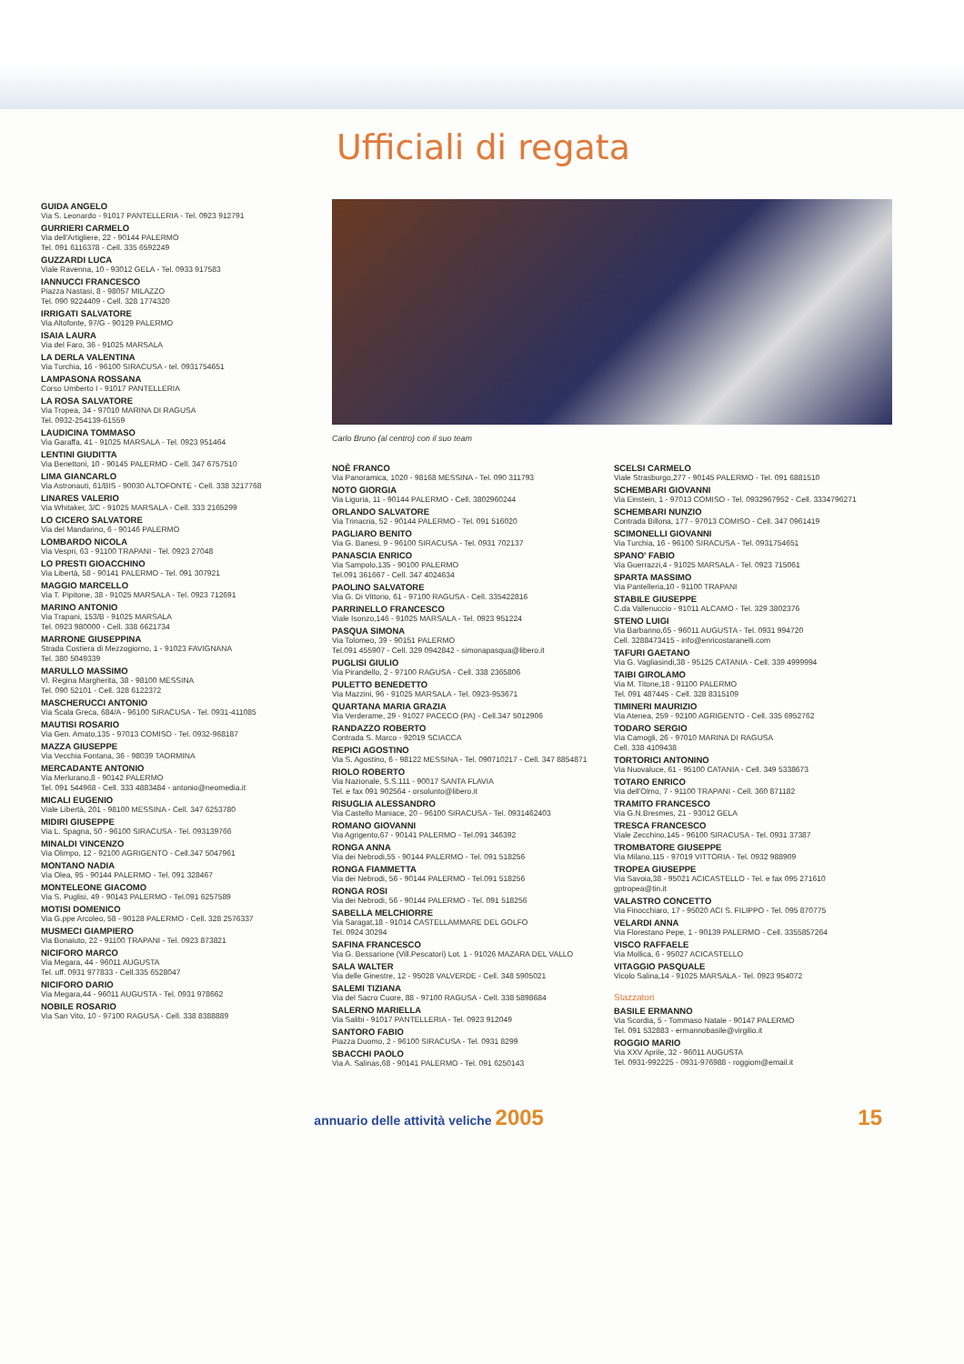Ufficiali di regata
GUIDA ANGELO
Via S. Leonardo - 91017 PANTELLERIA - Tel. 0923 912791
GURRIERI CARMELO
Via dell'Artigliere, 22 - 90144 PALERMO
Tel. 091 6116378 - Cell. 335 6592249
GUZZARDI LUCA
Viale Ravenna, 10 - 93012 GELA - Tel. 0933 917583
IANNUCCI FRANCESCO
Piazza Nastasi, 8 - 98057 MILAZZO
Tel. 090 9224409 - Cell. 328 1774320
IRRIGATI SALVATORE
Via Altofonte, 97/G - 90129 PALERMO
ISAIA LAURA
Via del Faro, 36 - 91025 MARSALA
LA DERLA VALENTINA
Via Turchia, 16 - 96100 SIRACUSA - tel. 0931754651
LAMPASONA ROSSANA
Corso Umberto I - 91017 PANTELLERIA
LA ROSA SALVATORE
Via Tropea, 34 - 97010 MARINA DI RAGUSA
Tel. 0932-254139-61559
LAUDICINA TOMMASO
Via Garaffa, 41 - 91025 MARSALA - Tel. 0923 951464
LENTINI GIUDITTA
Via Benettoni, 10 - 90145 PALERMO - Cell. 347 6757510
LIMA GIANCARLO
Via Astronauti, 61/BIS - 90030 ALTOFONTE - Cell. 338 3217768
LINARES VALERIO
Via Whitaker, 3/C - 91025 MARSALA - Cell. 333 2165299
LO CICERO SALVATORE
Via del Mandarino, 6 - 90146 PALERMO
LOMBARDO NICOLA
Via Vespri, 63 - 91100 TRAPANI - Tel. 0923 27048
LO PRESTI GIOACCHINO
Via Libertà, 58 - 90141 PALERMO - Tel. 091 307921
MAGGIO MARCELLO
Via T. Pipitone, 38 - 91025 MARSALA - Tel. 0923 712691
MARINO ANTONIO
Via Trapani, 153/B - 91025 MARSALA
Tel. 0923 980000 - Cell. 338 6621734
MARRONE GIUSEPPINA
Strada Costiera di Mezzogiorno, 1 - 91023 FAVIGNANA
Tel. 380 5049339
MARULLO MASSIMO
Vl. Regina Margherita, 38 - 98100 MESSINA
Tel. 090 52101 - Cell. 328 6122372
MASCHERUCCI ANTONIO
Via Scala Greca, 684/A - 96100 SIRACUSA - Tel. 0931-411085
MAUTISI ROSARIO
Via Gen. Amato,135 - 97013 COMISO - Tel. 0932-968187
MAZZA GIUSEPPE
Via Vecchia Fontana, 36 - 98039 TAORMINA
MERCADANTE ANTONIO
Via Merlurano,8 - 90142 PALERMO
Tel. 091 544968 - Cell. 333 4883484 - antonio@neomedia.it
MICALI EUGENIO
Viale Libertà, 201 - 98100 MESSINA - Cell. 347 6253780
MIDIRI GIUSEPPE
Via L. Spagna, 50 - 96100 SIRACUSA - Tel. 093139766
MINALDI VINCENZO
Via Olimpo, 12 - 92100 AGRIGENTO - Cell.347 5047961
MONTANO NADIA
Via Olea, 95 - 90144 PALERMO - Tel. 091 328467
MONTELEONE GIACOMO
Via S. Puglisi, 49 - 90143 PALERMO - Tel.091 6257589
MOTISI DOMENICO
Via G.ppe Arcoleo, 58 - 90128 PALERMO - Cell. 328 2576337
MUSMECI GIAMPIERO
Via Bonaiuto, 22 - 91100 TRAPANI - Tel. 0923 873821
NICIFORO MARCO
Via Megara, 44 - 96011 AUGUSTA
Tel. uff. 0931 977833 - Cell.335 6528047
NICIFORO DARIO
Via Megara,44 - 96011 AUGUSTA - Tel. 0931 978662
NOBILE ROSARIO
Via San Vito, 10 - 97100 RAGUSA - Cell. 338 8388889
Carlo Bruno (al centro) con il suo team
NOÈ FRANCO
Via Panoramica, 1020 - 98168 MESSINA - Tel. 090 311793
NOTO GIORGIA
Via Liguria, 11 - 90144 PALERMO - Cell. 3802960244
ORLANDO SALVATORE
Via Trinacria, 52 - 90144 PALERMO - Tel. 091 516020
PAGLIARO BENITO
Via G. Banesi, 9 - 96100 SIRACUSA - Tel. 0931 702137
PANASCIA ENRICO
Via Sampolo,135 - 90100 PALERMO
Tel.091 361667 - Cell. 347 4024634
PAOLINO SALVATORE
Via G. Di Vittorio, 61 - 97100 RAGUSA - Cell. 335422816
PARRINELLO FRANCESCO
Viale Isonzo,146 - 91025 MARSALA - Tel. 0923 951224
PASQUA SIMONA
Via Tolomeo, 39 - 90151 PALERMO
Tel.091 455907 - Cell. 329 0942842 - simonapasqua@libero.it
PUGLISI GIULIO
Via Pirandello, 2 - 97100 RAGUSA - Cell. 338 2365806
PULETTO BENEDETTO
Via Mazzini, 96 - 91025 MARSALA - Tel. 0923-953671
QUARTANA MARIA GRAZIA
Via Verderame, 29 - 91027 PACECO (PA) - Cell.347 5012906
RANDAZZO ROBERTO
Contrada S. Marco - 92019 SCIACCA
REPICI AGOSTINO
Via S. Agostino, 6 - 98122 MESSINA - Tel. 090710217 - Cell. 347 8854871
RIOLO ROBERTO
Via Nazionale, S.S.111 - 90017 SANTA FLAVIA
Tel. e fax 091 902564 - orsolunto@libero.it
RISUGLIA ALESSANDRO
Via Castello Maniace, 20 - 96100 SIRACUSA - Tel. 0931462403
ROMANO GIOVANNI
Via Agrigento,67 - 90141 PALERMO - Tel.091 346392
RONGA ANNA
Via dei Nebrodi,55 - 90144 PALERMO - Tel. 091 518256
RONGA FIAMMETTA
Via dei Nebrodi, 56 - 90144 PALERMO - Tel.091 518256
RONGA ROSI
Via dei Nebrodi, 56 - 90144 PALERMO - Tel. 091 518256
SABELLA MELCHIORRE
Via Saragat,18 - 91014 CASTELLAMMARE DEL GOLFO
Tel. 0924 30294
SAFINA FRANCESCO
Via G. Bessarione (Vill.Pescatori) Lot. 1 - 91026 MAZARA DEL VALLO
SALA WALTER
Via delle Ginestre, 12 - 95028 VALVERDE - Cell. 348 5905021
SALEMI TIZIANA
Via del Sacro Cuore, 88 - 97100 RAGUSA - Cell. 338 5898684
SALERNO MARIELLA
Via Salibi - 91017 PANTELLERIA - Tel. 0923 912049
SANTORO FABIO
Piazza Duomo, 2 - 96100 SIRACUSA - Tel. 0931 8299
SBACCHI PAOLO
Via A. Salinas,68 - 90141 PALERMO - Tel. 091 6250143
SCELSI CARMELO
Viale Strasburgo,277 - 90145 PALERMO - Tel. 091 6881510
SCHEMBARI GIOVANNI
Via Einstein, 1 - 97013 COMISO - Tel. 0932967952 - Cell. 3334796271
SCHEMBARI NUNZIO
Contrada Billona, 177 - 97013 COMISO - Cell. 347 0961419
SCIMONELLI GIOVANNI
Via Turchia, 16 - 96100 SIRACUSA - Tel. 0931754651
SPANO' FABIO
Via Guerrazzi,4 - 91025 MARSALA - Tel. 0923 715061
SPARTA MASSIMO
Via Pantelleria,10 - 91100 TRAPANI
STABILE GIUSEPPE
C.da Vallenuccio - 91011 ALCAMO - Tel. 329 3802376
STENO LUIGI
Via Barbarino,65 - 96011 AUGUSTA - Tel. 0931 994720
Cell. 3288473415 - info@enricostaranelli.com
TAFURI GAETANO
Via G. Vagliasindi,38 - 95125 CATANIA - Cell. 339 4999994
TAIBI GIROLAMO
Via M. Titone,18 - 91100 PALERMO
Tel. 091 487445 - Cell. 328 8315109
TIMINERI MAURIZIO
Via Atenea, 259 - 92100 AGRIGENTO - Cell. 335 6952762
TODARO SERGIO
Via Camogli, 26 - 97010 MARINA DI RAGUSA
Cell. 338 4109438
TORTORICI ANTONINO
Via Nuovaluce, 61 - 95100 CATANIA - Cell. 349 5338673
TOTARO ENRICO
Via dell'Olmo, 7 - 91100 TRAPANI - Cell. 360 871182
TRAMITO FRANCESCO
Via G.N.Bresmes, 21 - 93012 GELA
TRESCA FRANCESCO
Viale Zecchino,145 - 96100 SIRACUSA - Tel. 0931 37387
TROMBATORE GIUSEPPE
Via Milano,115 - 97019 VITTORIA - Tel. 0932 988909
TROPEA GIUSEPPE
Via Savoia,38 - 95021 ACICASTELLO - Tel. e fax 095 271610
gptropea@tin.it
VALASTRO CONCETTO
Via Finocchiaro, 17 - 95020 ACI S. FILIPPO - Tel. 095 870775
VELARDI ANNA
Via Florestano Pepe, 1 - 90139 PALERMO - Cell. 3355857264
VISCO RAFFAELE
Via Mollica, 6 - 95027 ACICASTELLO
VITAGGIO PASQUALE
Vicolo Salina,14 - 91025 MARSALA - Tel. 0923 954072
Stazzatori
BASILE ERMANNO
Via Scordia, 5 - Tommaso Natale - 90147 PALERMO
Tel. 091 532883 - ermannobasile@virgilio.it
ROGGIO MARIO
Via XXV Aprile, 32 - 96011 AUGUSTA
Tel. 0931-992225 - 0931-976988 - roggiom@email.it
annuario delle attività veliche 2005 15